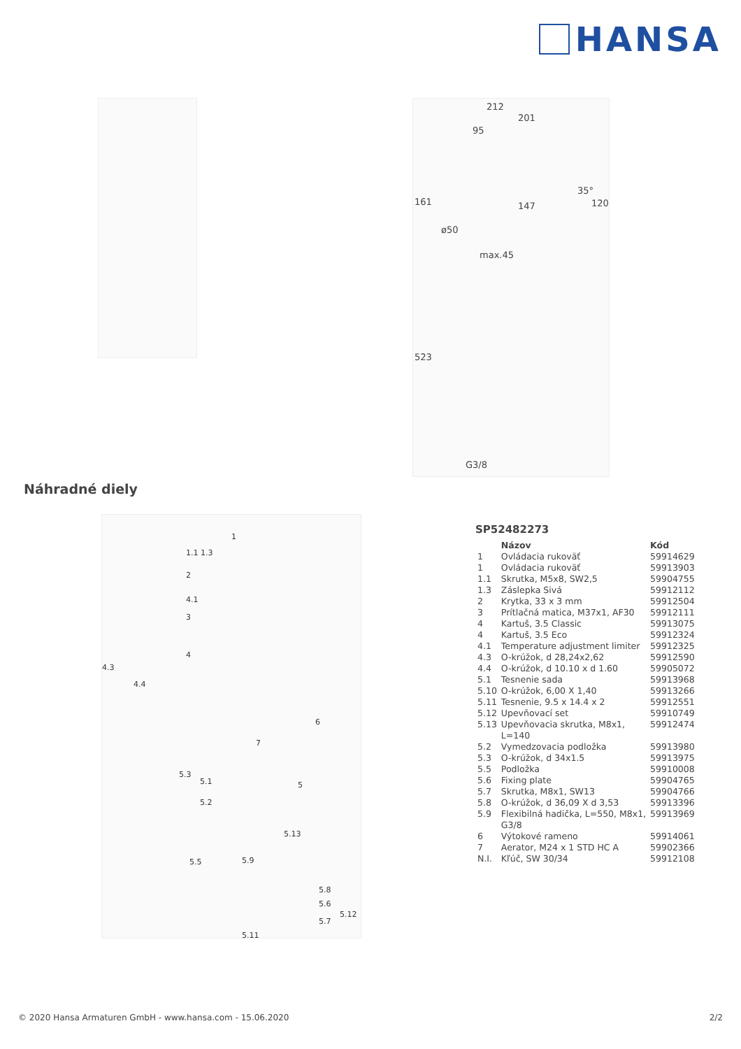HANSA
212
201
95
161 147
35°
120
ø50
max.45
523
G3/8
Náhradné diely
1
1.1 1.3
2
4.1
3
4.3
4
4.4
6
7
5.3
5.1 5
5.2
5.13
5.5 5.9
5.8
5.6
5.12
5.7
5.11
SP52482273
| | Názov | Kód |
| --- | --- | --- |
| 1 | Ovládacia rukoväť | 59914629 |
| 1 | Ovládacia rukoväť | 59913903 |
| 1.1 | Skrutka, M5x8, SW2,5 | 59904755 |
| 1.3 | Záslepka Sivá | 59912112 |
| 2 | Krytka, 33 x 3 mm | 59912504 |
| 3 | Prítlačná matica, M37x1, AF30 | 59912111 |
| 4 | Kartuš, 3.5 Classic | 59913075 |
| 4 | Kartuš, 3.5 Eco | 59912324 |
| 4.1 | Temperature adjustment limiter | 59912325 |
| 4.3 | O-krúžok, d 28,24x2,62 | 59912590 |
| 4.4 | O-krúžok, d 10.10 x d 1.60 | 59905072 |
| 5.1 | Tesnenie sada | 59913968 |
| 5.10 | O-krúžok, 6,00 X 1,40 | 59913266 |
| 5.11 | Tesnenie, 9.5 x 14.4 x 2 | 59912551 |
| 5.12 | Upevňovací set | 59910749 |
| 5.13 | Upevňovacia skrutka, M8x1, L=140 | 59912474 |
| 5.2 | Vymedzovacia podložka | 59913980 |
| 5.3 | O-krúžok, d 34x1.5 | 59913975 |
| 5.5 | Podložka | 59910008 |
| 5.6 | Fixing plate | 59904765 |
| 5.7 | Skrutka, M8x1, SW13 | 59904766 |
| 5.8 | O-krúžok, d 36,09 X d 3,53 | 59913396 |
| 5.9 | Flexibilná hadička, L=550, M8x1, G3/8 | 59913969 |
| 6 | Výtokové rameno | 59914061 |
| 7 | Aerator, M24 x 1 STD HC A | 59902366 |
| N.I. | Kľúč, SW 30/34 | 59912108 |
© 2020 Hansa Armaturen GmbH - www.hansa.com - 15.06.2020 2/2